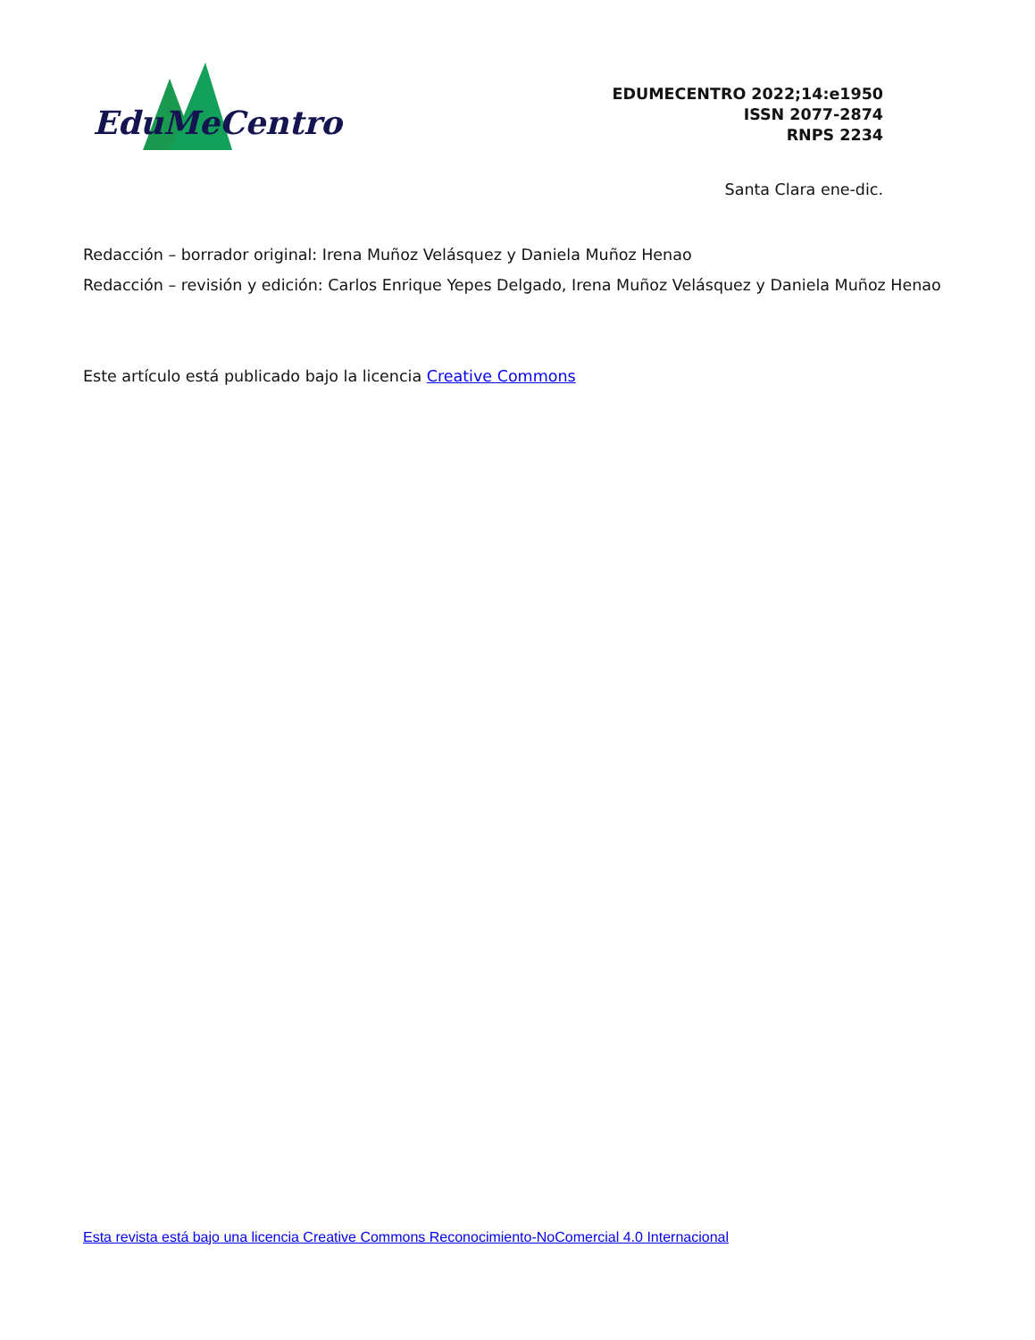EduMeCentro
EDUMECENTRO 2022;14:e1950
ISSN 2077-2874
RNPS 2234
Santa Clara ene-dic.
Redacción – borrador original: Irena Muñoz Velásquez y Daniela Muñoz Henao
Redacción – revisión y edición: Carlos Enrique Yepes Delgado, Irena Muñoz Velásquez y Daniela Muñoz Henao
Este artículo está publicado bajo la licencia Creative Commons
Esta revista está bajo una licencia Creative Commons Reconocimiento-NoComercial 4.0 Internacional